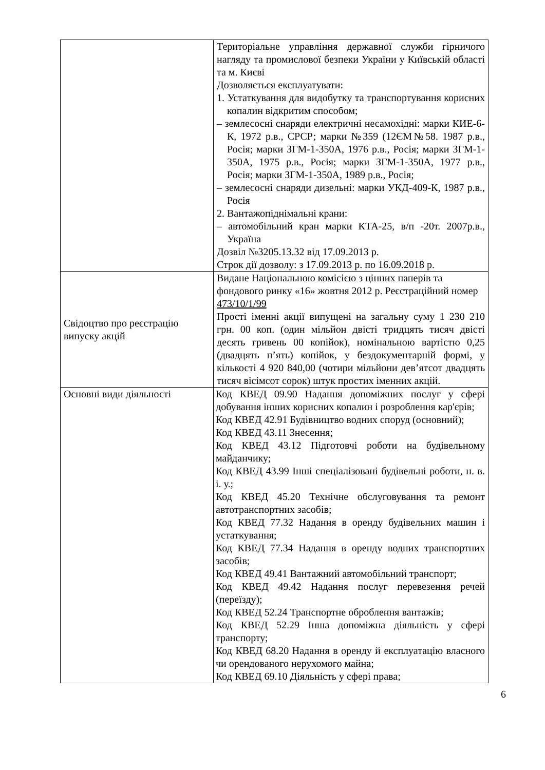| | Територіальне управління державної служби гірничого нагляду та промислової безпеки України у Київській області та м. Києві Дозволяється експлуатувати: 1. Устаткування для видобутку та транспортування корисних копалин відкритим способом; – землесосні снаряди електричні несамохідні: марки КИЕ-6-К, 1972 р.в., СРСР; марки №359 (12ЄМ№58. 1987 р.в., Росія; марки ЗГМ-1-350А, 1976 р.в., Росія; марки ЗГМ-1-350А, 1975 р.в., Росія; марки ЗГМ-1-350А, 1977 р.в., Росія; марки ЗГМ-1-350А, 1989 р.в., Росія; – землесосні снаряди дизельні: марки УКД-409-К, 1987 р.в., Росія 2. Вантажопіднімальні крани: – автомобільний кран марки КТА-25, в/п -20т. 2007р.в., Україна Дозвіл №3205.13.32 від 17.09.2013 р. Строк дії дозволу: з 17.09.2013 р. по 16.09.2018 р. |
| Свідоцтво про реєстрацію випуску акцій | Видане Національною комісією з цінних паперів та фондового ринку «16» жовтня 2012 р. Реєстраційний номер 473/10/1/99 Прості іменні акції випущені на загальну суму 1 230 210 грн. 00 коп. (один мільйон двісті тридцять тисяч двісті десять гривень 00 копійок), номінальною вартістю 0,25 (двадцять п’ять) копійок, у бездокументарній формі, у кількості 4 920 840,00 (чотири мільйони дев’ятсот двадцять тисяч вісімсот сорок) штук простих іменних акцій. |
| Основні види діяльності | Код КВЕД 09.90 Надання допоміжних послуг у сфері добування інших корисних копалин і розроблення кар'єрів; Код КВЕД 42.91 Будівництво водних споруд (основний); Код КВЕД 43.11 Знесення; Код КВЕД 43.12 Підготовчі роботи на будівельному майданчику; Код КВЕД 43.99 Інші спеціалізовані будівельні роботи, н. в. і. у.; Код КВЕД 45.20 Технічне обслуговування та ремонт автотранспортних засобів; Код КВЕД 77.32 Надання в оренду будівельних машин і устаткування; Код КВЕД 77.34 Надання в оренду водних транспортних засобів; Код КВЕД 49.41 Вантажний автомобільний транспорт; Код КВЕД 49.42 Надання послуг перевезення речей (переїзду); Код КВЕД 52.24 Транспортне оброблення вантажів; Код КВЕД 52.29 Інша допоміжна діяльність у сфері транспорту; Код КВЕД 68.20 Надання в оренду й експлуатацію власного чи орендованого нерухомого майна; Код КВЕД 69.10 Діяльність у сфері права; |
6